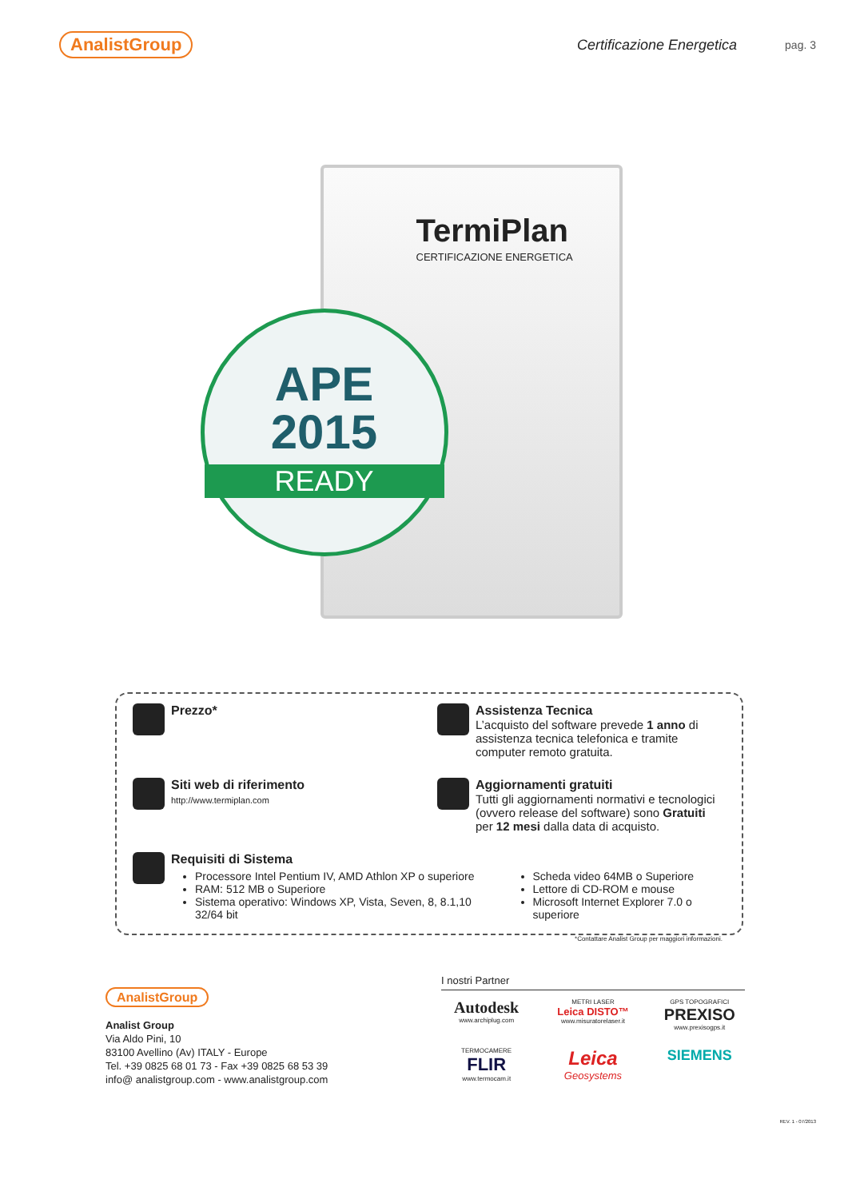AnalistGroup Certificazione Energetica pag. 3
TermiPlan
CERTIFICAZIONE ENERGETICA
APE
2015
READY
Prezzo*
Assistenza Tecnica
L’acquisto del software prevede 1 anno di assistenza tecnica telefonica e tramite computer remoto gratuita.
Siti web di riferimento
http://www.termiplan.com
Aggiornamenti gratuiti
Tutti gli aggiornamenti normativi e tecnologici (ovvero release del software) sono Gratuiti per 12 mesi dalla data di acquisto.
Requisiti di Sistema
Processore Intel Pentium IV, AMD Athlon XP o superiore
RAM: 512 MB o Superiore
Sistema operativo: Windows XP, Vista, Seven, 8, 8.1,10 32/64 bit
Scheda video 64MB o Superiore
Lettore di CD-ROM e mouse
Microsoft Internet Explorer 7.0 o superiore
*Contattare Analist Group per maggiori informazioni.
AnalistGroup
Analist Group
Via Aldo Pini, 10
83100 Avellino (Av) ITALY - Europe
Tel. +39 0825 68 01 73 - Fax +39 0825 68 53 39
info@ analistgroup.com - www.analistgroup.com
I nostri Partner
Autodesk
www.archiplug.com
METRI LASER
Leica DISTO™
www.misuratorelaser.it
GPS TOPOGRAFICI
PREXISO
www.prexisogps.it
TERMOCAMERE
FLIR
www.termocam.it
Leica
Geosystems
SIEMENS
REV. 1 - 07/2013